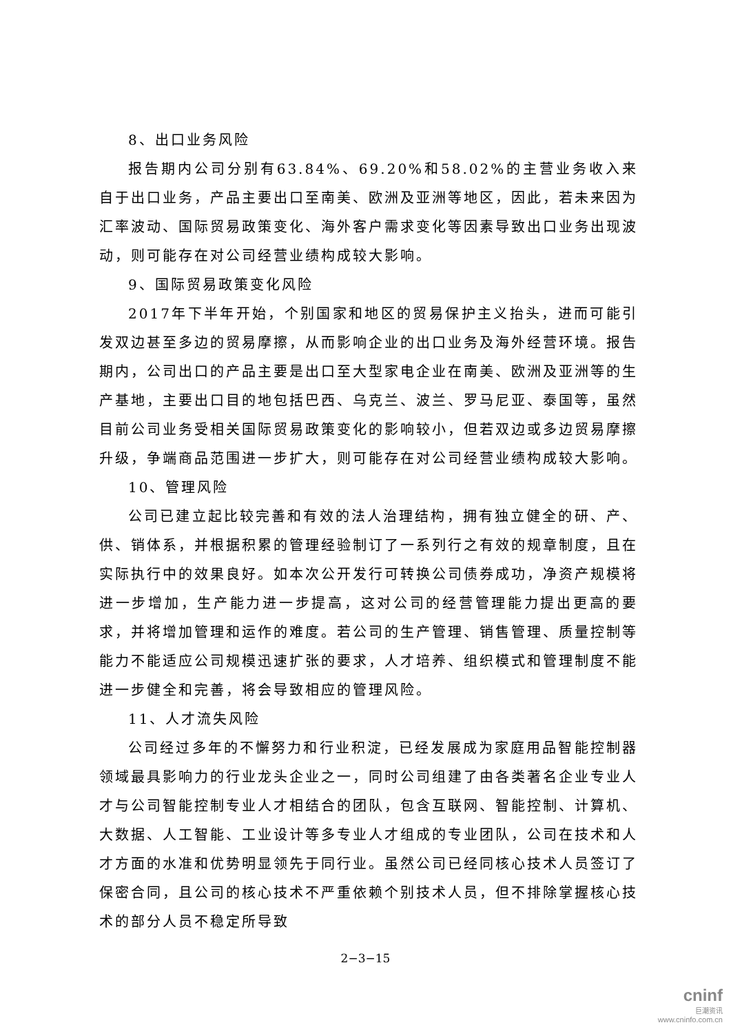8、出口业务风险
报告期内公司分别有63.84%、69.20%和58.02%的主营业务收入来自于出口业务，产品主要出口至南美、欧洲及亚洲等地区，因此，若未来因为汇率波动、国际贸易政策变化、海外客户需求变化等因素导致出口业务出现波动，则可能存在对公司经营业绩构成较大影响。
9、国际贸易政策变化风险
2017年下半年开始，个别国家和地区的贸易保护主义抬头，进而可能引发双边甚至多边的贸易摩擦，从而影响企业的出口业务及海外经营环境。报告期内，公司出口的产品主要是出口至大型家电企业在南美、欧洲及亚洲等的生产基地，主要出口目的地包括巴西、乌克兰、波兰、罗马尼亚、泰国等，虽然目前公司业务受相关国际贸易政策变化的影响较小，但若双边或多边贸易摩擦升级，争端商品范围进一步扩大，则可能存在对公司经营业绩构成较大影响。
10、管理风险
公司已建立起比较完善和有效的法人治理结构，拥有独立健全的研、产、供、销体系，并根据积累的管理经验制订了一系列行之有效的规章制度，且在实际执行中的效果良好。如本次公开发行可转换公司债券成功，净资产规模将进一步增加，生产能力进一步提高，这对公司的经营管理能力提出更高的要求，并将增加管理和运作的难度。若公司的生产管理、销售管理、质量控制等能力不能适应公司规模迅速扩张的要求，人才培养、组织模式和管理制度不能进一步健全和完善，将会导致相应的管理风险。
11、人才流失风险
公司经过多年的不懈努力和行业积淀，已经发展成为家庭用品智能控制器领域最具影响力的行业龙头企业之一，同时公司组建了由各类著名企业专业人才与公司智能控制专业人才相结合的团队，包含互联网、智能控制、计算机、大数据、人工智能、工业设计等多专业人才组成的专业团队，公司在技术和人才方面的水准和优势明显领先于同行业。虽然公司已经同核心技术人员签订了保密合同，且公司的核心技术不严重依赖个别技术人员，但不排除掌握核心技术的部分人员不稳定所导致
2−3−15
cninf
巨潮资讯
www.cninfo.com.cn